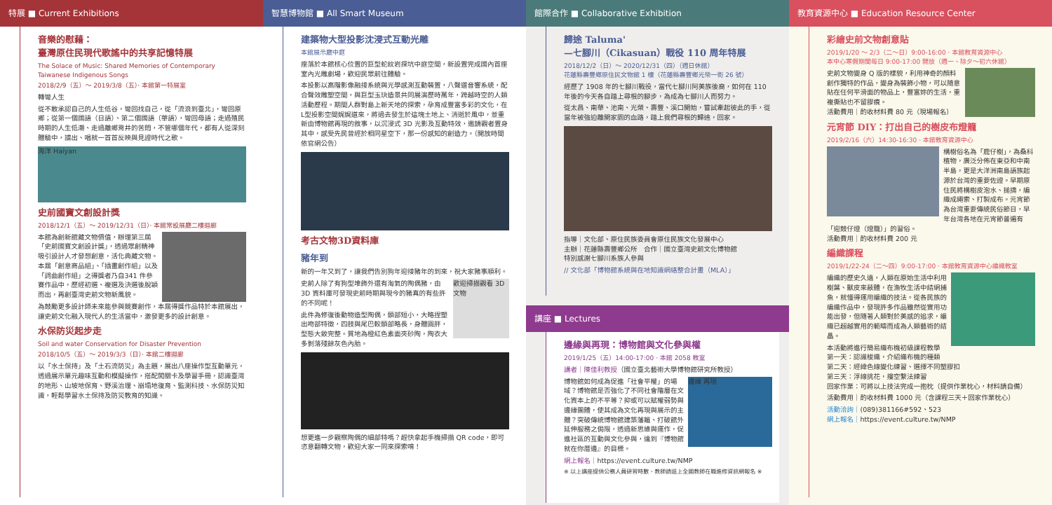特展 ■ Current Exhibitions
音樂的慰藉：
臺灣原住民現代歌謠中的共享記憶特展
The Solace of Music: Shared Memories of Contemporary Taiwanese Indigenous Songs
2018/2/9（五）～ 2019/3/8（五）· 本館第一特展室
轉彎人生
從不敢承認自己的人生低谷，彎回找自己，從「流浪到臺北」，彎回原鄉；從第一個國語（日語）、第二個國語（華語），彎回母語；走過殖民時期的人生低潮、走過離鄉背井的苦悶，不管哪個年代，都有人從深刻體驗中，譜出、唱就一首首反映與見證時代之歌。
海洋 Haiyan
史前國寶文創設計獎
2018/12/1（五）～ 2019/12/31（日）· 本館常設展廳二樓迴廊
本館為創新館藏文物價值，辦理第三屆「史前國寶文創設計獎」，透過眾創精神吸引設計人才發想創意，活化典藏文物。本屆「創意商品組」、「插畫創作組」以及「詞曲創作組」之得獎者乃自341 件參賽作品中，歷經初選、複選及決選後脫穎而出，再創臺灣史前文物新風貌。
為鼓勵更多設計師未來能參與競賽創作，本屆得獎作品特於本館展出，讓史前文化融入現代人的生活當中，激發更多的設計創意。
水保防災起步走
Soil and water Conservation for Disaster Prevention
2018/10/5（五）～ 2019/3/3（日）· 本館二樓迴廊
以「水土保持」及「土石流防災」為主題，展出八座操作型互動單元，透過展示單元趣味互動和模擬操作，搭配闖關卡及學習手冊，認識臺灣的地形、山坡地保育、野溪治理、崩塌地復育、監測科技、水保防災知識，輕鬆學習水土保持及防災教育的知識。
智慧博物館 ■ All Smart Museum
建築物大型投影沈浸式互動光雕
本館展示廳中庭
座落於本館核心位置的巨型蛇紋岩探坑中庭空間，新設置完成國內首座室內光雕劇場，歡迎民眾前往體驗。
本投影以高階影像融接系統與光學感測互動裝置，八聲道音響系統，配合聲效雕塑空間，與巨型玉玦造景共同展演歷時萬年，跨越時空的人類活動歷程。期間人群對島上新天地的探索，孕育成豐富多彩的文化，在L型投影空間娓娓道來，將過去發生於這塊土地上、消逝於風中，並重新由博物館再現的敘事，以沉浸式 3D 光影及互動特效，邀請觀者置身其中，感受先民曾經於相同星空下，那一份感知的創造力。（開放時間依官網公告）
考古文物3D資料庫
豬年到
新的一年又到了，讓我們告別狗年迎接豬年的到來，祝大家豬事順利。
歡迎掃描觀看 3D 文物
史前人除了有狗型堆飾外還有淘氣的陶偶豬，由 3D 資料庫可發現史前時期與現今的豬真的有些許的不同呢！
此件為修復後動物造型陶偶，頭部短小，大略捏塑出吻部特徵，四肢與尾巴較頭部略長，身體圓胖，型態大致完整。質地為橙紅色素面夾砂陶，陶衣大多剝落殘餘灰色內胎。
想更進一步觀察陶偶的細部特嗎？趕快拿起手機掃描 QR code，即可恣意翻轉文物，歡迎大家一同來探索唷！
館際合作 ■ Collaborative Exhibition
歸途 Taluma'
—七腳川（Cikasuan）戰役 110 周年特展
2018/12/2（日）～ 2020/12/31（四）（週日休館）
花蓮縣壽豐鄉原住民文物館 1 樓（花蓮縣壽豐鄉光榮一街 26 號）
經歷了 1908 年的七腳川戰役，當代七腳川阿美族後裔，如何在 110 年後的今天各自踏上尋根的腳步，為成為七腳川人而努力。
從太昌、南華、池南、光榮、壽豐、溪口開始，嘗試牽起彼此的手，從當年被強迫離開家園的血路，踏上我們尋根的歸途，回家。
指導｜文化部、原住民族委員會原住民族文化發展中心
主辦｜花蓮縣壽豐鄉公所　合作｜國立臺灣史前文化博物館
特別感謝七腳川系族人參與
// 文化部「博物館系統與在地知識網絡整合計畫（MLA）」
講座 ■ Lectures
邊緣與再現：博物館與文化參與權
2019/1/25（五）14:00-17:00 · 本館 2058 教室
講者｜陳佳利教授（國立臺北藝術大學博物館研究所教授）
邊緣 再現
博物館如何成為促進「社會平權」的場域？博物館是否強化了不同社會階層在文化資本上的不平等？抑或可以賦權弱勢與邊緣團體，使其成為文化再現與展示的主體？突破傳統博物館建築藩籬、打破館外延伸服務之侷限，透過新思維與運作，促進社區的互動與文化參與，達到『博物館就在你厝邊』的目標。
網上報名｜https://event.culture.tw/NMP
※ 以上講座提供公務人員研習時數、教師請逕上全國教師在職進修資訊網報名 ※
教育資源中心 ■ Education Resource Center
彩繪史前文物創意貼
2019/1/20 ～ 2/3（二～日）9:00-16:00 · 本館教育資源中心
本中心寒假期間每日 9:00-17:00 開放（週一、除夕～初六休館）
史前文物變身 Q 版的樣貌，利用神奇的顏料創作獨特的作品，變身為裝飾小物，可以隨意貼在任何平滑面的物品上，豐富妳的生活，重複撕貼也不留膠痕。
活動費用｜酌收材料費 80 元（現場報名）
元宵節 DIY：打出自己的樹皮布燈籠
2019/2/16（六）14:30-16:30 · 本館教育資源中心
構樹俗名為「鹿仔樹」，為桑科植物，廣泛分佈在東亞和中南半島，更是大洋洲南島語族起源於台灣的重要佐證。早期原住民將構樹皮泡水、搥擣，編織成繩索、打製成布。元宵節為台灣重要傳統民俗節日，早年台灣各地在元宵節普遍有「迎鼓仔燈（燈籠）」的習俗。
活動費用｜酌收材料費 200 元
編織課程
2019/1/22-24（二～四）9:00-17:00 · 本館教育資源中心編織教室
編織的歷史久遠，人類在原始生活中利用樹葉、獸皮來蔽體，在漁牧生活中結網捕魚，就懂得運用編織的技法。從各民族的編織作品中，發現許多作品雖然從實用功能出發，但隨著人類對於美感的追求，編織已超越實用的範疇而成為人類藝術的結晶。
本活動將進行簡易織布機初級課程教學
第一天：認識梭織，介紹織布機的種類
第二天：經緯色線變化練習、選擇不同塑膠扣
第三天：浮線挑花，摟空繫法練習
回家作業：可將以上技法完成一抱枕（提供作業枕心，材料請自備）
活動費用｜酌收材料費 1000 元（含課程三天＋回家作業枕心）
活動洽詢｜(089)381166#592、523
網上報名｜https://event.culture.tw/NMP